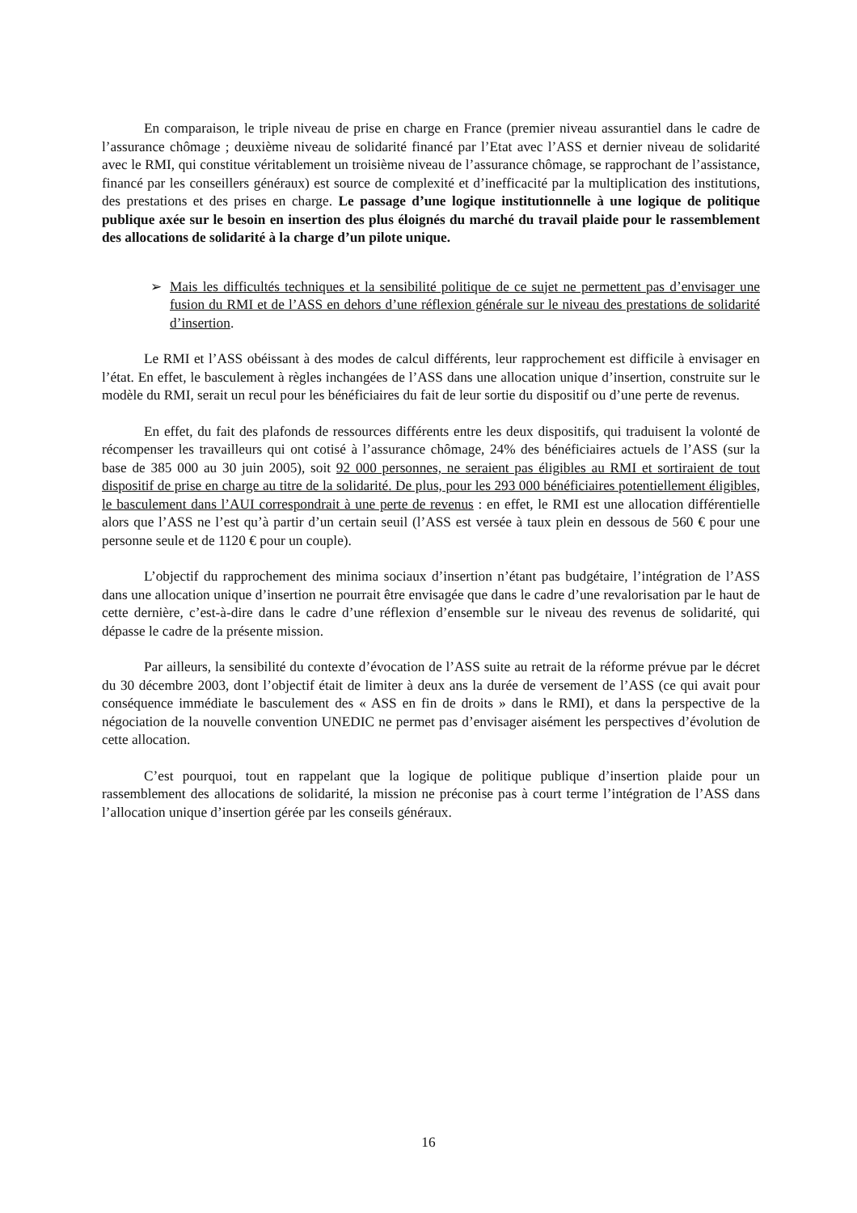En comparaison, le triple niveau de prise en charge en France (premier niveau assurantiel dans le cadre de l’assurance chômage ; deuxième niveau de solidarité financé par l’Etat avec l’ASS et dernier niveau de solidarité avec le RMI, qui constitue véritablement un troisième niveau de l’assurance chômage, se rapprochant de l’assistance, financé par les conseillers généraux) est source de complexité et d’inefficacité par la multiplication des institutions, des prestations et des prises en charge. Le passage d’une logique institutionnelle à une logique de politique publique axée sur le besoin en insertion des plus éloignés du marché du travail plaide pour le rassemblement des allocations de solidarité à la charge d’un pilote unique.
➢ Mais les difficultés techniques et la sensibilité politique de ce sujet ne permettent pas d’envisager une fusion du RMI et de l’ASS en dehors d’une réflexion générale sur le niveau des prestations de solidarité d’insertion.
Le RMI et l’ASS obéissant à des modes de calcul différents, leur rapprochement est difficile à envisager en l’état. En effet, le basculement à règles inchangées de l’ASS dans une allocation unique d’insertion, construite sur le modèle du RMI, serait un recul pour les bénéficiaires du fait de leur sortie du dispositif ou d’une perte de revenus.
En effet, du fait des plafonds de ressources différents entre les deux dispositifs, qui traduisent la volonté de récompenser les travailleurs qui ont cotisé à l’assurance chômage, 24% des bénéficiaires actuels de l’ASS (sur la base de 385 000 au 30 juin 2005), soit 92 000 personnes, ne seraient pas éligibles au RMI et sortiraient de tout dispositif de prise en charge au titre de la solidarité. De plus, pour les 293 000 bénéficiaires potentiellement éligibles, le basculement dans l’AUI correspondrait à une perte de revenus : en effet, le RMI est une allocation différentielle alors que l’ASS ne l’est qu’à partir d’un certain seuil (l’ASS est versée à taux plein en dessous de 560 € pour une personne seule et de 1120 € pour un couple).
L’objectif du rapprochement des minima sociaux d’insertion n’étant pas budgétaire, l’intégration de l’ASS dans une allocation unique d’insertion ne pourrait être envisagée que dans le cadre d’une revalorisation par le haut de cette dernière, c’est-à-dire dans le cadre d’une réflexion d’ensemble sur le niveau des revenus de solidarité, qui dépasse le cadre de la présente mission.
Par ailleurs, la sensibilité du contexte d’évocation de l’ASS suite au retrait de la réforme prévue par le décret du 30 décembre 2003, dont l’objectif était de limiter à deux ans la durée de versement de l’ASS (ce qui avait pour conséquence immédiate le basculement des « ASS en fin de droits » dans le RMI), et dans la perspective de la négociation de la nouvelle convention UNEDIC ne permet pas d’envisager aisément les perspectives d’évolution de cette allocation.
C’est pourquoi, tout en rappelant que la logique de politique publique d’insertion plaide pour un rassemblement des allocations de solidarité, la mission ne préconise pas à court terme l’intégration de l’ASS dans l’allocation unique d’insertion gérée par les conseils généraux.
16